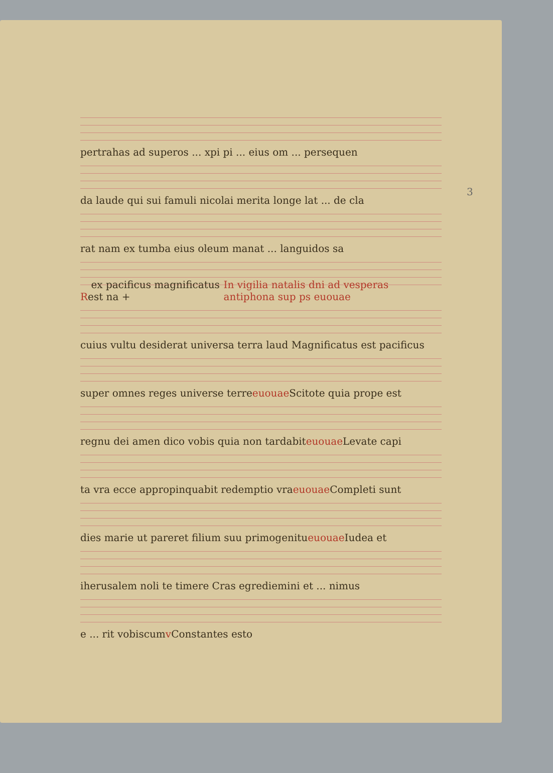3
pertrahas ad superos ... xpi pi ... eius om ... persequen
da laude qui sui famuli nicolai merita longe lat ... de cla
rat nam ex tumba eius oleum manat ... languidos sa
R ex pacificus magnificatus est na + In vigilia natalis dni ad vesperas antiphona sup ps euouae
cuius vultu desiderat universa terra laud Magnificatus est pacificus
super omnes reges universe terre euouae Scitote quia prope est
regnu dei amen dico vobis quia non tardabit euouae Levate capi
ta vra ecce appropinquabit redemptio vra euouae Completi sunt
dies marie ut pareret filium suu primogenitu euouae Iudea et
iherusalem noli te timere Cras egrediemini et ... nimus
e ... rit vobiscum v Constantes esto